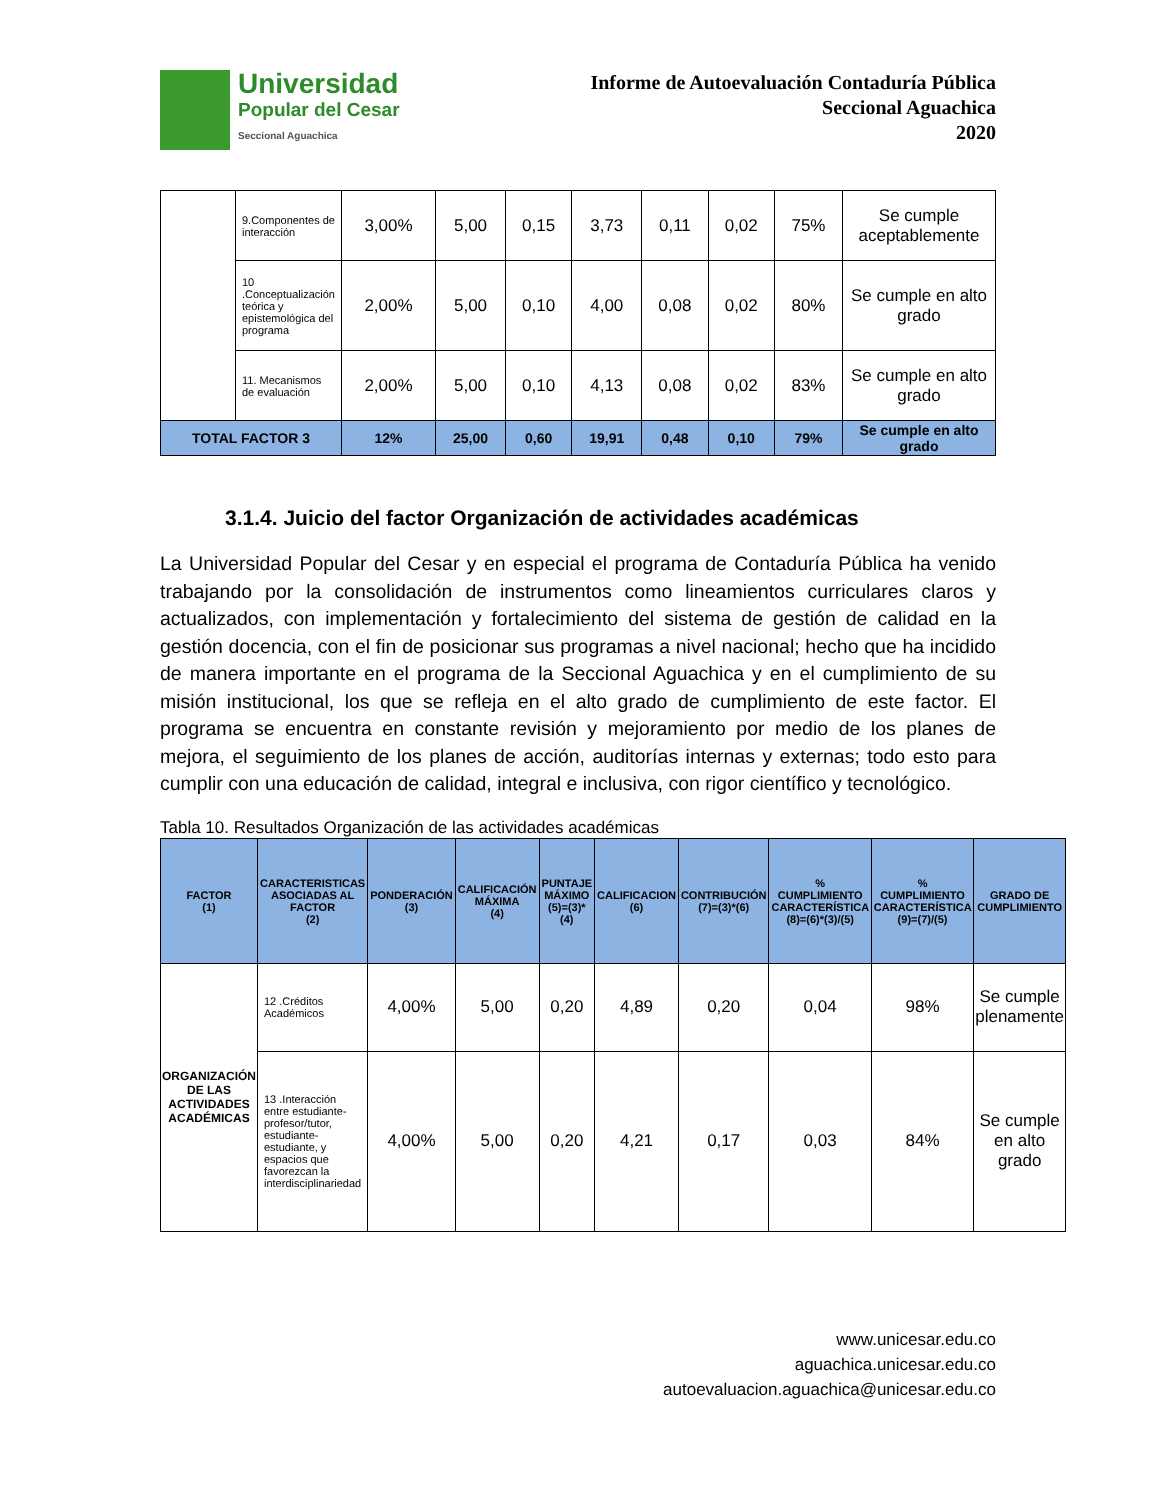Universidad
Popular del Cesar
Seccional Aguachica
Informe de Autoevaluación Contaduría Pública
Seccional Aguachica
2020
| | 9.Componentes de interacción | 3,00% | 5,00 | 0,15 | 3,73 | 0,11 | 0,02 | 75% | Se cumple aceptablemente |
| | 10 .Conceptualización teórica y epistemológica del programa | 2,00% | 5,00 | 0,10 | 4,00 | 0,08 | 0,02 | 80% | Se cumple en alto grado |
| | 11. Mecanismos de evaluación | 2,00% | 5,00 | 0,10 | 4,13 | 0,08 | 0,02 | 83% | Se cumple en alto grado |
| TOTAL FACTOR 3 | | 12% | 25,00 | 0,60 | 19,91 | 0,48 | 0,10 | 79% | Se cumple en alto grado |
3.1.4. Juicio del factor Organización de actividades académicas
La Universidad Popular del Cesar y en especial el programa de Contaduría Pública ha venido trabajando por la consolidación de instrumentos como lineamientos curriculares claros y actualizados, con implementación y fortalecimiento del sistema de gestión de calidad en la gestión docencia, con el fin de posicionar sus programas a nivel nacional; hecho que ha incidido de manera importante en el programa de la Seccional Aguachica y en el cumplimiento de su misión institucional, los que se refleja en el alto grado de cumplimiento de este factor. El programa se encuentra en constante revisión y mejoramiento por medio de los planes de mejora, el seguimiento de los planes de acción, auditorías internas y externas; todo esto para cumplir con una educación de calidad, integral e inclusiva, con rigor científico y tecnológico.
Tabla 10. Resultados Organización de las actividades académicas
| FACTOR (1) | CARACTERISTICAS ASOCIADAS AL FACTOR (2) | PONDERACIÓN (3) | CALIFICACIÓN MÁXIMA (4) | PUNTAJE MÁXIMO (5)=(3)*(4) | CALIFICACION (6) | CONTRIBUCIÓN (7)=(3)*(6) | % CUMPLIMIENTO CARACTERÍSTICA (8)=(6)*(3)/(5) | % CUMPLIMIENTO CARACTERÍSTICA (9)=(7)/(5) | GRADO DE CUMPLIMIENTO |
| --- | --- | --- | --- | --- | --- | --- | --- | --- | --- |
| ORGANIZACIÓN DE LAS ACTIVIDADES ACADÉMICAS | 12 .Créditos Académicos | 4,00% | 5,00 | 0,20 | 4,89 | 0,20 | 0,04 | 98% | Se cumple plenamente |
| | 13 .Interacción entre estudiante-profesor/tutor, estudiante-estudiante, y espacios que favorezcan la interdisciplinariedad | 4,00% | 5,00 | 0,20 | 4,21 | 0,17 | 0,03 | 84% | Se cumple en alto grado |
www.unicesar.edu.co
aguachica.unicesar.edu.co
autoevaluacion.aguachica@unicesar.edu.co